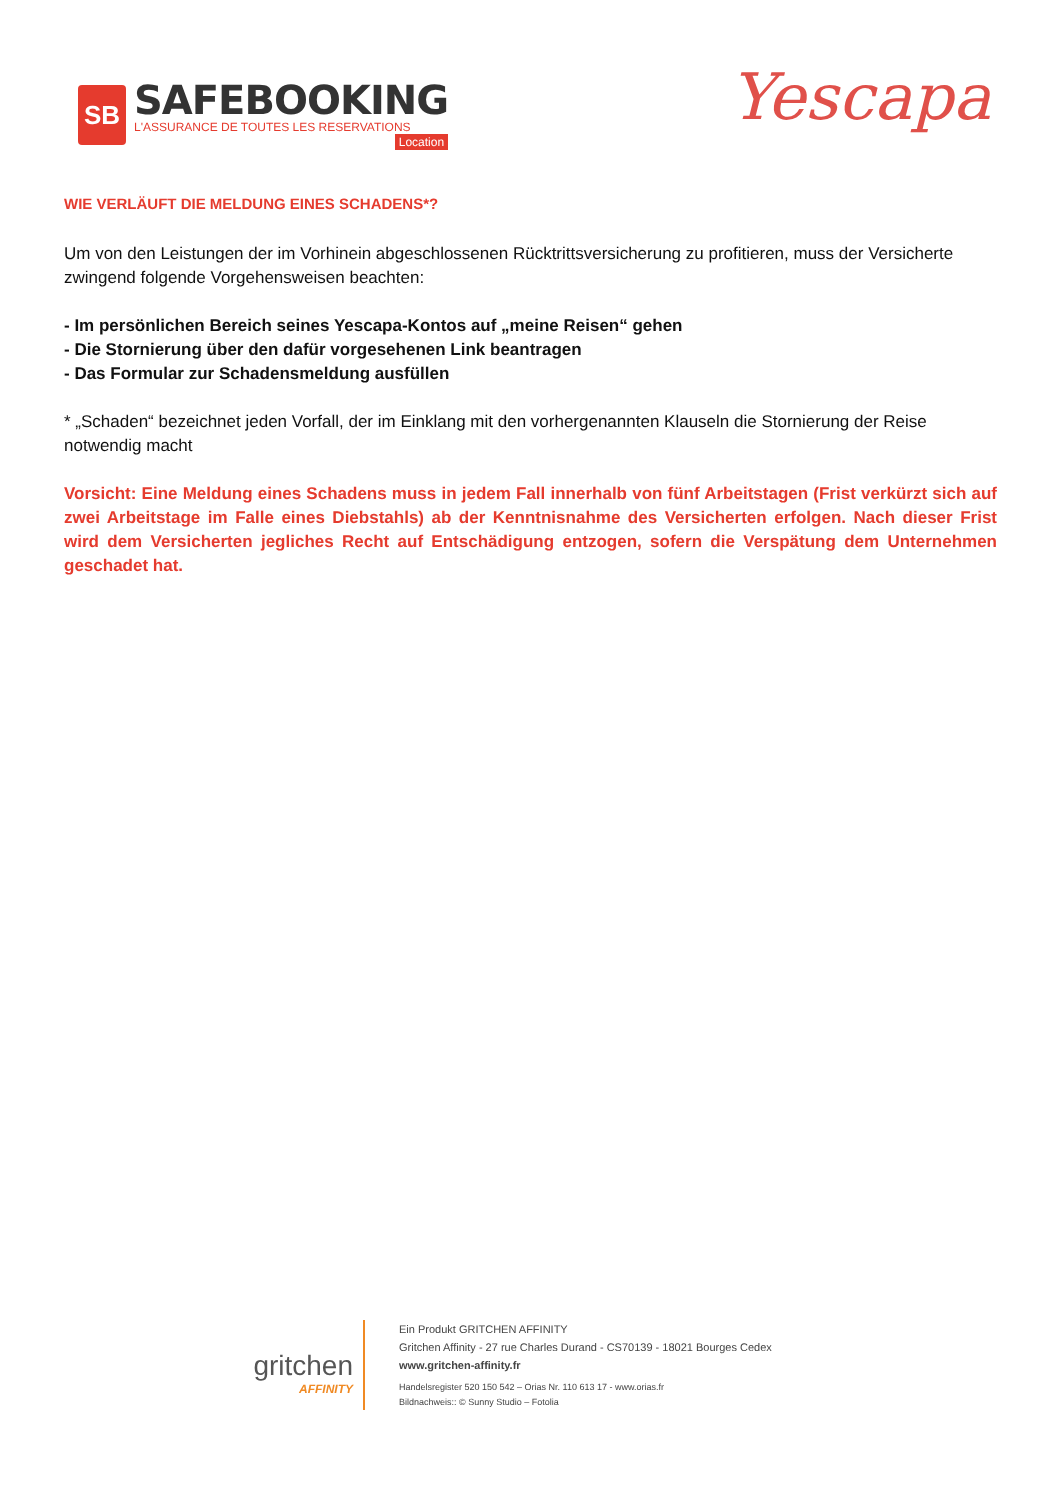SB
SAFEBOOKING
L'ASSURANCE DE TOUTES LES RESERVATIONS
Location
Yescapa
WIE VERLÄUFT DIE MELDUNG EINES SCHADENS*?
Um von den Leistungen der im Vorhinein abgeschlossenen Rücktrittsversicherung zu profitieren, muss der Versicherte zwingend folgende Vorgehensweisen beachten:
- Im persönlichen Bereich seines Yescapa-Kontos auf „meine Reisen“ gehen
- Die Stornierung über den dafür vorgesehenen Link beantragen
- Das Formular zur Schadensmeldung ausfüllen
* „Schaden“ bezeichnet jeden Vorfall, der im Einklang mit den vorhergenannten Klauseln die Stornierung der Reise notwendig macht
Vorsicht: Eine Meldung eines Schadens muss in jedem Fall innerhalb von fünf Arbeitstagen (Frist verkürzt sich auf zwei Arbeitstage im Falle eines Diebstahls) ab der Kenntnisnahme des Versicherten erfolgen. Nach dieser Frist wird dem Versicherten jegliches Recht auf Entschädigung entzogen, sofern die Verspätung dem Unternehmen geschadet hat.
gritchen
AFFINITY
Ein Produkt GRITCHEN AFFINITY
Gritchen Affinity - 27 rue Charles Durand - CS70139 - 18021 Bourges Cedex
www.gritchen-affinity.fr
Handelsregister 520 150 542 – Orias Nr. 110 613 17 - www.orias.fr
Bildnachweis:: © Sunny Studio – Fotolia